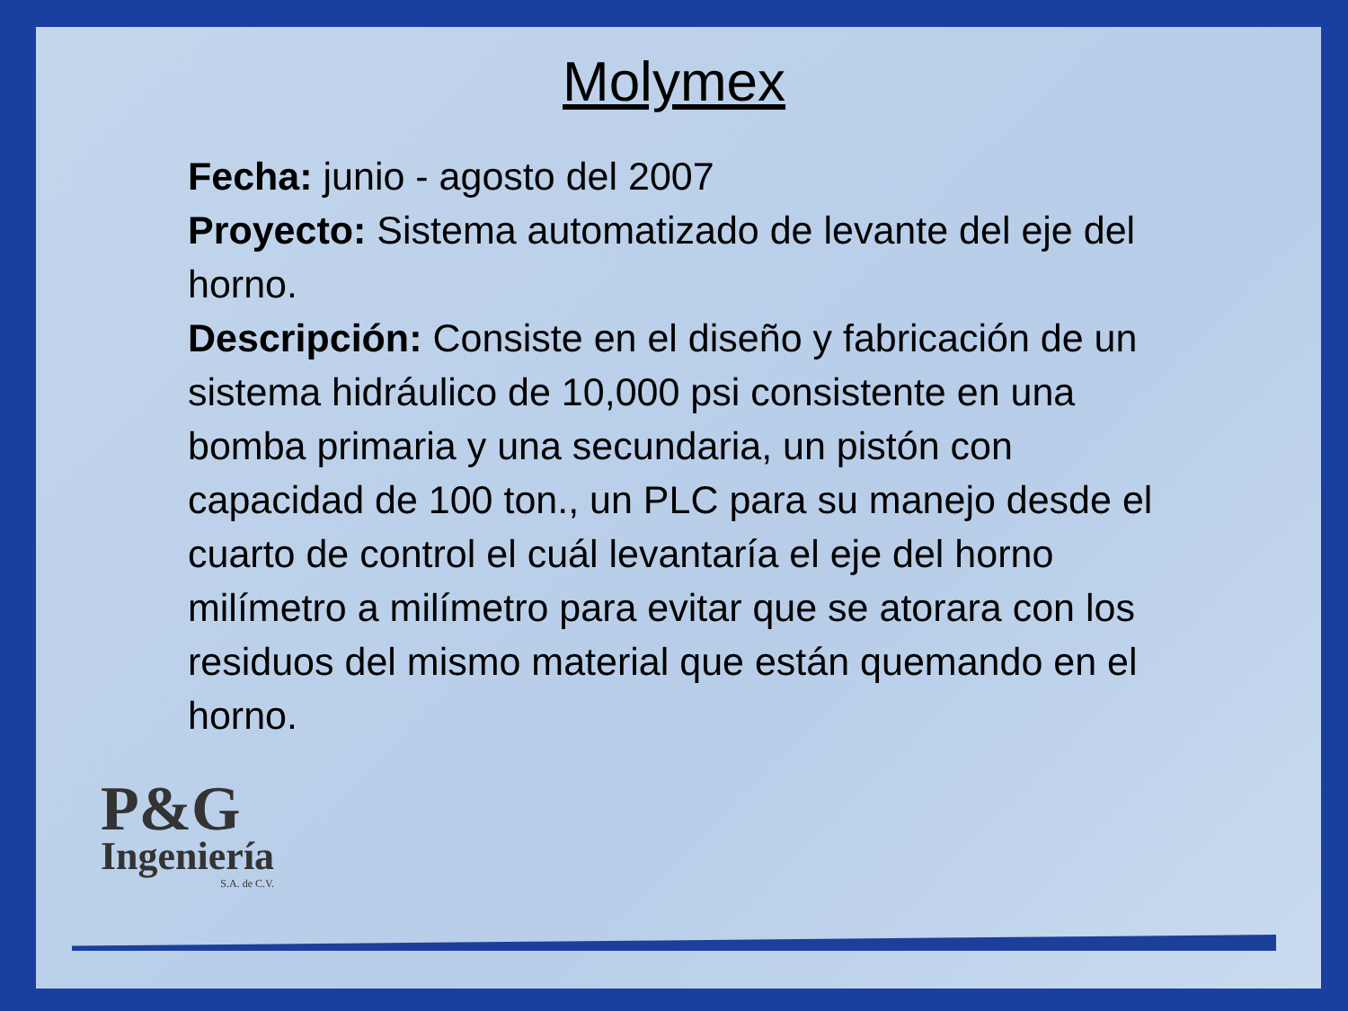Molymex
Fecha: junio - agosto del 2007
Proyecto: Sistema automatizado de levante del eje del horno.
Descripción: Consiste en el diseño y fabricación de un sistema hidráulico de 10,000 psi consistente en una bomba primaria y una secundaria, un pistón con capacidad de 100 ton., un PLC para su manejo desde el cuarto de control el cuál levantaría el eje del horno milímetro a milímetro para evitar que se atorara con los residuos del mismo material que están quemando en el horno.
P&G
Ingeniería
S.A. de C.V.